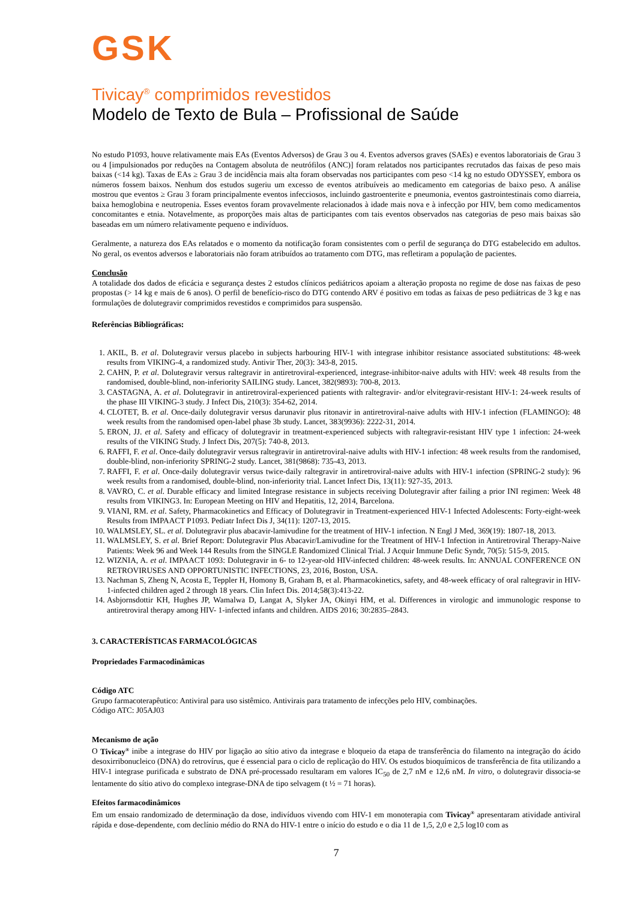GSK
Tivicay<sup>®</sup> comprimidos revestidos
Modelo de Texto de Bula – Profissional de Saúde
No estudo P1093, houve relativamente mais EAs (Eventos Adversos) de Grau 3 ou 4. Eventos adversos graves (SAEs) e eventos laboratoriais de Grau 3 ou 4 [impulsionados por reduções na Contagem absoluta de neutrófilos (ANC)] foram relatados nos participantes recrutados das faixas de peso mais baixas (<14 kg). Taxas de EAs ≥ Grau 3 de incidência mais alta foram observadas nos participantes com peso <14 kg no estudo ODYSSEY, embora os números fossem baixos. Nenhum dos estudos sugeriu um excesso de eventos atribuíveis ao medicamento em categorias de baixo peso. A análise mostrou que eventos ≥ Grau 3 foram principalmente eventos infecciosos, incluindo gastroenterite e pneumonia, eventos gastrointestinais como diarreia, baixa hemoglobina e neutropenia. Esses eventos foram provavelmente relacionados à idade mais nova e à infecção por HIV, bem como medicamentos concomitantes e etnia. Notavelmente, as proporções mais altas de participantes com tais eventos observados nas categorias de peso mais baixas são baseadas em um número relativamente pequeno e indivíduos.
Geralmente, a natureza dos EAs relatados e o momento da notificação foram consistentes com o perfil de segurança do DTG estabelecido em adultos. No geral, os eventos adversos e laboratoriais não foram atribuídos ao tratamento com DTG, mas refletiram a população de pacientes.
Conclusão
A totalidade dos dados de eficácia e segurança destes 2 estudos clínicos pediátricos apoiam a alteração proposta no regime de dose nas faixas de peso propostas (> 14 kg e mais de 6 anos). O perfil de benefício-risco do DTG contendo ARV é positivo em todas as faixas de peso pediátricas de 3 kg e nas formulações de dolutegravir comprimidos revestidos e comprimidos para suspensão.
Referências Bibliográficas:
1. AKIL, B. et al. Dolutegravir versus placebo in subjects harbouring HIV-1 with integrase inhibitor resistance associated substitutions: 48-week results from VIKING-4, a randomized study. Antivir Ther, 20(3): 343-8, 2015.
2. CAHN, P. et al. Dolutegravir versus raltegravir in antiretroviral-experienced, integrase-inhibitor-naive adults with HIV: week 48 results from the randomised, double-blind, non-inferiority SAILING study. Lancet, 382(9893): 700-8, 2013.
3. CASTAGNA, A. et al. Dolutegravir in antiretroviral-experienced patients with raltegravir- and/or elvitegravir-resistant HIV-1: 24-week results of the phase III VIKING-3 study. J Infect Dis, 210(3): 354-62, 2014.
4. CLOTET, B. et al. Once-daily dolutegravir versus darunavir plus ritonavir in antiretroviral-naive adults with HIV-1 infection (FLAMINGO): 48 week results from the randomised open-label phase 3b study. Lancet, 383(9936): 2222-31, 2014.
5. ERON, JJ. et al. Safety and efficacy of dolutegravir in treatment-experienced subjects with raltegravir-resistant HIV type 1 infection: 24-week results of the VIKING Study. J Infect Dis, 207(5): 740-8, 2013.
6. RAFFI, F. et al. Once-daily dolutegravir versus raltegravir in antiretroviral-naive adults with HIV-1 infection: 48 week results from the randomised, double-blind, non-inferiority SPRING-2 study. Lancet, 381(9868): 735-43, 2013.
7. RAFFI, F. et al. Once-daily dolutegravir versus twice-daily raltegravir in antiretroviral-naive adults with HIV-1 infection (SPRING-2 study): 96 week results from a randomised, double-blind, non-inferiority trial. Lancet Infect Dis, 13(11): 927-35, 2013.
8. VAVRO, C. et al. Durable efficacy and limited Integrase resistance in subjects receiving Dolutegravir after failing a prior INI regimen: Week 48 results from VIKING3. In: European Meeting on HIV and Hepatitis, 12, 2014, Barcelona.
9. VIANI, RM. et al. Safety, Pharmacokinetics and Efficacy of Dolutegravir in Treatment-experienced HIV-1 Infected Adolescents: Forty-eight-week Results from IMPAACT P1093. Pediatr Infect Dis J, 34(11): 1207-13, 2015.
10. WALMSLEY, SL. et al. Dolutegravir plus abacavir-lamivudine for the treatment of HIV-1 infection. N Engl J Med, 369(19): 1807-18, 2013.
11. WALMSLEY, S. et al. Brief Report: Dolutegravir Plus Abacavir/Lamivudine for the Treatment of HIV-1 Infection in Antiretroviral Therapy-Naive Patients: Week 96 and Week 144 Results from the SINGLE Randomized Clinical Trial. J Acquir Immune Defic Syndr, 70(5): 515-9, 2015.
12. WIZNIA, A. et al. IMPAACT 1093: Dolutegravir in 6- to 12-year-old HIV-infected children: 48-week results. In: ANNUAL CONFERENCE ON RETROVIRUSES AND OPPORTUNISTIC INFECTIONS, 23, 2016, Boston, USA.
13. Nachman S, Zheng N, Acosta E, Teppler H, Homony B, Graham B, et al. Pharmacokinetics, safety, and 48-week efficacy of oral raltegravir in HIV-1-infected children aged 2 through 18 years. Clin Infect Dis. 2014;58(3):413-22.
14. Asbjornsdottir KH, Hughes JP, Wamalwa D, Langat A, Slyker JA, Okinyi HM, et al. Differences in virologic and immunologic response to antiretroviral therapy among HIV- 1-infected infants and children. AIDS 2016; 30:2835–2843.
3. CARACTERÍSTICAS FARMACOLÓGICAS
Propriedades Farmacodinâmicas
Código ATC
Grupo farmacoterapêutico: Antiviral para uso sistêmico. Antivirais para tratamento de infecções pelo HIV, combinações.
Código ATC: J05AJ03
Mecanismo de ação
O Tivicay<sup>®</sup> inibe a integrase do HIV por ligação ao sítio ativo da integrase e bloqueio da etapa de transferência do filamento na integração do ácido desoxirribonucleico (DNA) do retrovírus, que é essencial para o ciclo de replicação do HIV. Os estudos bioquímicos de transferência de fita utilizando a HIV-1 integrase purificada e substrato de DNA pré-processado resultaram em valores IC<sub>50</sub> de 2,7 nM e 12,6 nM. In vitro, o dolutegravir dissocia-se lentamente do sítio ativo do complexo integrase-DNA de tipo selvagem (t ½ = 71 horas).
Efeitos farmacodinâmicos
Em um ensaio randomizado de determinação da dose, indivíduos vivendo com HIV-1 em monoterapia com Tivicay<sup>®</sup> apresentaram atividade antiviral rápida e dose-dependente, com declínio médio do RNA do HIV-1 entre o início do estudo e o dia 11 de 1,5, 2,0 e 2,5 log10 com as
7